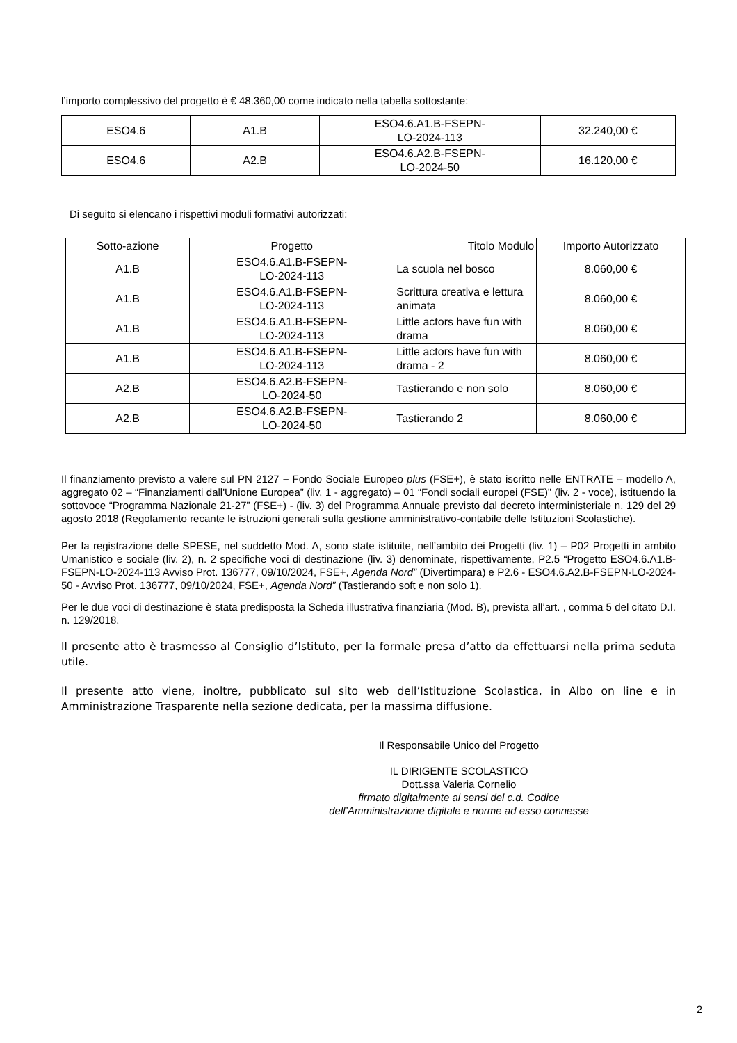l’importo complessivo del progetto è € 48.360,00 come indicato nella tabella sottostante:
| ESO4.6 | A1.B | ESO4.6.A1.B-FSEPN- LO-2024-113 | 32.240,00 € |
| ESO4.6 | A2.B | ESO4.6.A2.B-FSEPN- LO-2024-50 | 16.120,00 € |
Di seguito si elencano i rispettivi moduli formativi autorizzati:
| Sotto-azione | Progetto | Titolo Modulo | Importo Autorizzato |
| --- | --- | --- | --- |
| A1.B | ESO4.6.A1.B-FSEPN- LO-2024-113 | La scuola nel bosco | 8.060,00 € |
| A1.B | ESO4.6.A1.B-FSEPN- LO-2024-113 | Scrittura creativa e lettura animata | 8.060,00 € |
| A1.B | ESO4.6.A1.B-FSEPN- LO-2024-113 | Little actors have fun with drama | 8.060,00 € |
| A1.B | ESO4.6.A1.B-FSEPN- LO-2024-113 | Little actors have fun with drama - 2 | 8.060,00 € |
| A2.B | ESO4.6.A2.B-FSEPN- LO-2024-50 | Tastierando e non solo | 8.060,00 € |
| A2.B | ESO4.6.A2.B-FSEPN- LO-2024-50 | Tastierando 2 | 8.060,00 € |
Il finanziamento previsto a valere sul PN 2127 – Fondo Sociale Europeo plus (FSE+), è stato iscritto nelle ENTRATE – modello A, aggregato 02 – “Finanziamenti dall'Unione Europea” (liv. 1 - aggregato) – 01 “Fondi sociali europei (FSE)” (liv. 2 - voce), istituendo la sottovoce “Programma Nazionale 21-27” (FSE+) - (liv. 3) del Programma Annuale previsto dal decreto interministeriale n. 129 del 29 agosto 2018 (Regolamento recante le istruzioni generali sulla gestione amministrativo-contabile delle Istituzioni Scolastiche).
Per la registrazione delle SPESE, nel suddetto Mod. A, sono state istituite, nell’ambito dei Progetti (liv. 1) – P02 Progetti in ambito Umanistico e sociale (liv. 2), n. 2 specifiche voci di destinazione (liv. 3) denominate, rispettivamente, P2.5 “Progetto ESO4.6.A1.B-FSEPN-LO-2024-113 Avviso Prot. 136777, 09/10/2024, FSE+, Agenda Nord” (Divertimpara) e P2.6 - ESO4.6.A2.B-FSEPN-LO-2024-50 - Avviso Prot. 136777, 09/10/2024, FSE+, Agenda Nord” (Tastierando soft e non solo 1).
Per le due voci di destinazione è stata predisposta la Scheda illustrativa finanziaria (Mod. B), prevista all’art. , comma 5 del citato D.I. n. 129/2018.
Il presente atto è trasmesso al Consiglio d’Istituto, per la formale presa d’atto da effettuarsi nella prima seduta utile.
Il presente atto viene, inoltre, pubblicato sul sito web dell’Istituzione Scolastica, in Albo on line e in Amministrazione Trasparente nella sezione dedicata, per la massima diffusione.
Il Responsabile Unico del Progetto
IL DIRIGENTE SCOLASTICO
Dott.ssa Valeria Cornelio
firmato digitalmente ai sensi del c.d. Codice
dell’Amministrazione digitale e norme ad esso connesse
2